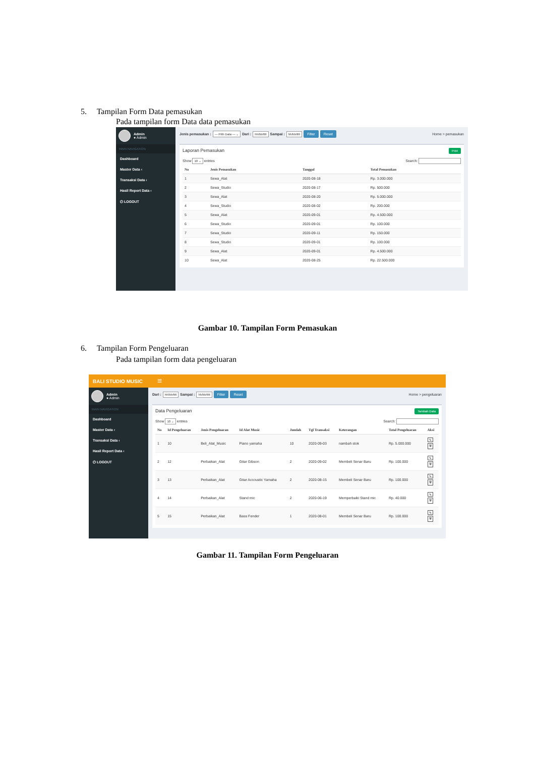5. Tampilan Form Data pemasukan
Pada tampilan form Data data pemasukan
Admin
● Admin
MAIN NAVIGATION
Dashboard
Master Data ‹
Transaksi Data ‹
Hasil Report Data ‹
⏻ LOGOUT
Jenis pemasukan : --- Pilih Data --- ⌄ Dari : hh/bb/tttt Sampai : hh/bb/tttt Filter Reset Home > pemasukan
Print
Laporan Pemasukan
Show 10 ⌄ entries Search:
| No | Jenis Pemasukan | Tanggal | Total Pemasukan |
| --- | --- | --- | --- |
| 1 | Sewa_Alat | 2020-08-18 | Rp. 3.000.000 |
| 2 | Sewa_Studio | 2020-08-17 | Rp. 500.000 |
| 3 | Sewa_Alat | 2020-08-20 | Rp. 5.000.000 |
| 4 | Sewa_Studio | 2020-08-02 | Rp. 200.000 |
| 5 | Sewa_Alat | 2020-09-01 | Rp. 4.500.000 |
| 6 | Sewa_Studio | 2020-09-01 | Rp. 100.000 |
| 7 | Sewa_Studio | 2020-09-11 | Rp. 150.000 |
| 8 | Sewa_Studio | 2020-09-01 | Rp. 100.000 |
| 9 | Sewa_Alat | 2020-09-01 | Rp. 4.500.000 |
| 10 | Sewa_Alat | 2020-08-25 | Rp. 22.500.000 |
Gambar 10. Tampilan Form Pemasukan
6. Tampilan Form Pengeluaran
Pada tampilan form data pengeluaran
BALI STUDIO MUSIC ≡
Admin
● Admin
MAIN NAVIGATION
Dashboard
Master Data ‹
Transaksi Data ‹
Hasil Report Data ‹
⏻ LOGOUT
Dari : hh/bb/tttt Sampai : hh/bb/tttt Filter Reset Home > pengeluaran
Tambah Data
Data Pengeluaran
Show 10 ⌄ entries Search:
| No | Id Pengeluaran | Jenis Pengeluaran | Id Alat Music | Jumlah | Tgl Transaksi | Keterangan | Total Pengeluaran | Aksi |
| --- | --- | --- | --- | --- | --- | --- | --- | --- |
| 1 | 10 | Beli_Alat_Music | Piano yamaha | 10 | 2020-09-03 | nambah stok | Rp. 5.000.000 | ✎ 🗑 |
| 2 | 12 | Perbaikan_Alat | Gitar Gibson | 2 | 2020-09-02 | Membeli Senar Baru | Rp. 100.000 | ✎ 🗑 |
| 3 | 13 | Perbaikan_Alat | Gitar Accoustic Yamaha | 2 | 2020-08-15 | Membeli Senar Baru | Rp. 100.000 | ✎ 🗑 |
| 4 | 14 | Perbaikan_Alat | Stand mic | 2 | 2020-06-19 | Memperbaiki Stand mic | Rp. 40.000 | ✎ 🗑 |
| 5 | 15 | Perbaikan_Alat | Bass Fender | 1 | 2020-08-01 | Membeli Senar Baru | Rp. 100.000 | ✎ 🗑 |
Gambar 11. Tampilan Form Pengeluaran